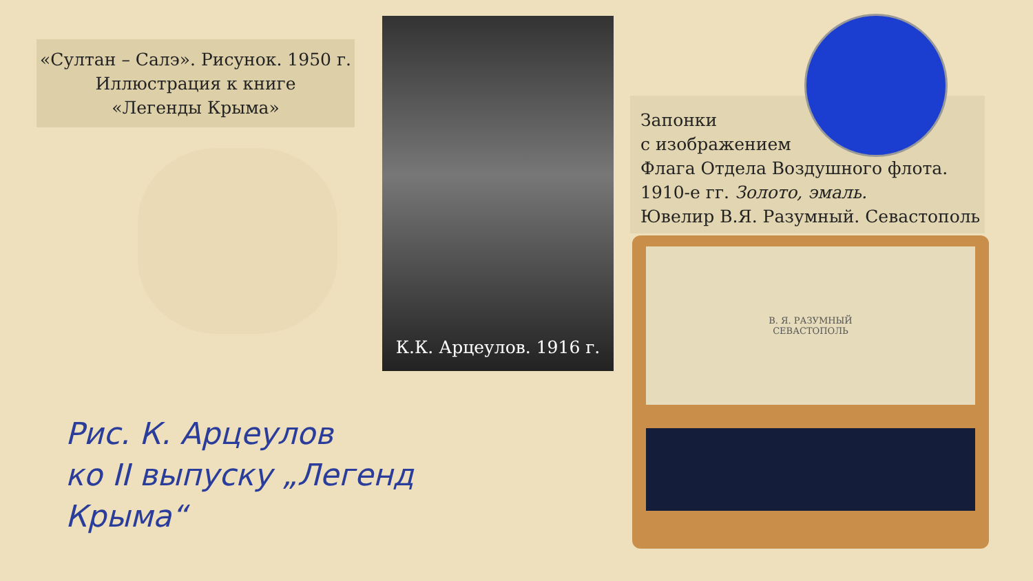«Султан – Салэ». Рисунок. 1950 г.
Иллюстрация к книге
«Легенды Крыма»
К.К. Арцеулов. 1916 г.
Рис. К. Арцеулов
ко II выпуску „Легенд Крыма“
Запонки
с изображением
Флага Отдела Воздушного флота.
1910-е гг. Золото, эмаль.
Ювелир В.Я. Разумный. Севастополь
В. Я. РАЗУМНЫЙ
СЕВАСТОПОЛЬ